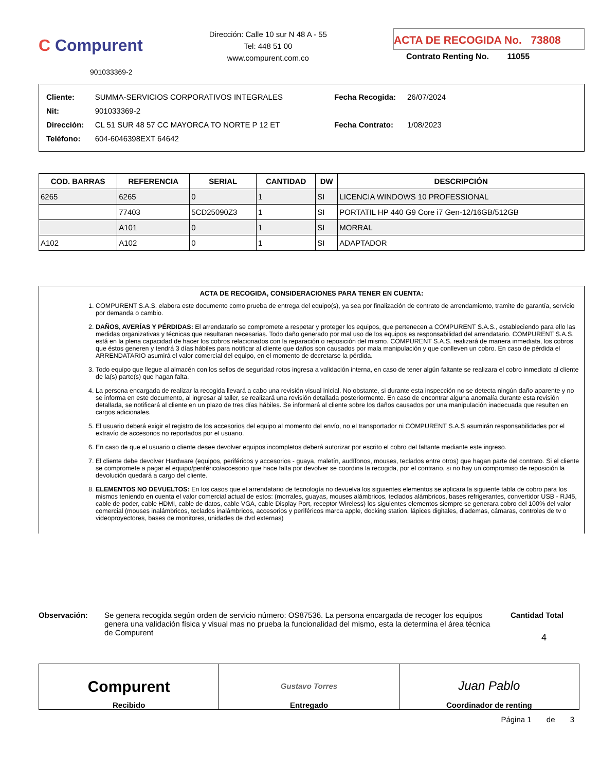C Compurent
901033369-2
Dirección: Calle 10 sur N 48 A - 55
Tel: 448 51 00
www.compurent.com.co
ACTA DE RECOGIDA No. 73808
Contrato Renting No. 11055
| Cliente: | SUMMA-SERVICIOS CORPORATIVOS INTEGRALES |
| Nit: | 901033369-2 |
| Dirección: | CL 51 SUR 48 57 CC MAYORCA TO NORTE P 12 ET |
| Teléfono: | 604-6046398EXT 64642 |
| Fecha Recogida: | 26/07/2024 |
| Fecha Contrato: | 1/08/2023 |
| COD. BARRAS | REFERENCIA | SERIAL | CANTIDAD | DW | DESCRIPCIÓN |
| --- | --- | --- | --- | --- | --- |
| 6265 | 6265 | 0 | 1 | SI | LICENCIA WINDOWS 10 PROFESSIONAL |
| | 77403 | 5CD25090Z3 | 1 | SI | PORTATIL HP 440 G9 Core i7 Gen-12/16GB/512GB |
| | A101 | 0 | 1 | SI | MORRAL |
| A102 | A102 | 0 | 1 | SI | ADAPTADOR |
ACTA DE RECOGIDA, CONSIDERACIONES PARA TENER EN CUENTA:
1. COMPURENT S.A.S. elabora este documento como prueba de entrega del equipo(s), ya sea por finalización de contrato de arrendamiento, tramite de garantía, servicio por demanda o cambio.
2. DAÑOS, AVERÍAS Y PÉRDIDAS: El arrendatario se compromete a respetar y proteger los equipos, que pertenecen a COMPURENT S.A.S., estableciendo para ello las medidas organizativas y técnicas que resultaran necesarias. Todo daño generado por mal uso de los equipos es responsabilidad del arrendatario. COMPURENT S.A.S. está en la plena capacidad de hacer los cobros relacionados con la reparación o reposición del mismo. COMPURENT S.A.S. realizará de manera inmediata, los cobros que éstos generen y tendrá 3 días hábiles para notificar al cliente que daños son causados por mala manipulación y que conlleven un cobro. En caso de pérdida el ARRENDATARIO asumirá el valor comercial del equipo, en el momento de decretarse la pérdida.
3. Todo equipo que llegue al almacén con los sellos de seguridad rotos ingresa a validación interna, en caso de tener algún faltante se realizara el cobro inmediato al cliente de la(s) parte(s) que hagan falta.
4. La persona encargada de realizar la recogida llevará a cabo una revisión visual inicial. No obstante, si durante esta inspección no se detecta ningún daño aparente y no se informa en este documento, al ingresar al taller, se realizará una revisión detallada posteriormente. En caso de encontrar alguna anomalía durante esta revisión detallada, se notificará al cliente en un plazo de tres días hábiles. Se informará al cliente sobre los daños causados por una manipulación inadecuada que resulten en cargos adicionales.
5. El usuario deberá exigir el registro de los accesorios del equipo al momento del envío, no el transportador ni COMPURENT S.A.S asumirán responsabilidades por el extravío de accesorios no reportados por el usuario.
6. En caso de que el usuario o cliente desee devolver equipos incompletos deberá autorizar por escrito el cobro del faltante mediante este ingreso.
7. El cliente debe devolver Hardware (equipos, periféricos y accesorios - guaya, maletín, audífonos, mouses, teclados entre otros) que hagan parte del contrato. Si el cliente se compromete a pagar el equipo/periférico/accesorio que hace falta por devolver se coordina la recogida, por el contrario, si no hay un compromiso de reposición la devolución quedará a cargo del cliente.
8. ELEMENTOS NO DEVUELTOS: En los casos que el arrendatario de tecnología no devuelva los siguientes elementos se aplicara la siguiente tabla de cobro para los mismos teniendo en cuenta el valor comercial actual de estos: (morrales, guayas, mouses alámbricos, teclados alámbricos, bases refrigerantes, convertidor USB - RJ45, cable de poder, cable HDMI, cable de datos, cable VGA, cable Display Port, receptor Wireless) los siguientes elementos siempre se generara cobro del 100% del valor comercial (mouses inalámbricos, teclados inalámbricos, accesorios y periféricos marca apple, docking station, lápices digitales, diademas, cámaras, controles de tv o videoproyectores, bases de monitores, unidades de dvd externas)
Observación: Se genera recogida según orden de servicio número: OS87536. La persona encargada de recoger los equipos genera una validación física y visual mas no prueba la funcionalidad del mismo, esta la determina el área técnica de Compurent
Cantidad Total
4
Compurent
Recibido
Gustavo Torres
Entregado
Juan Pablo
Coordinador de renting
Página 1 de 3